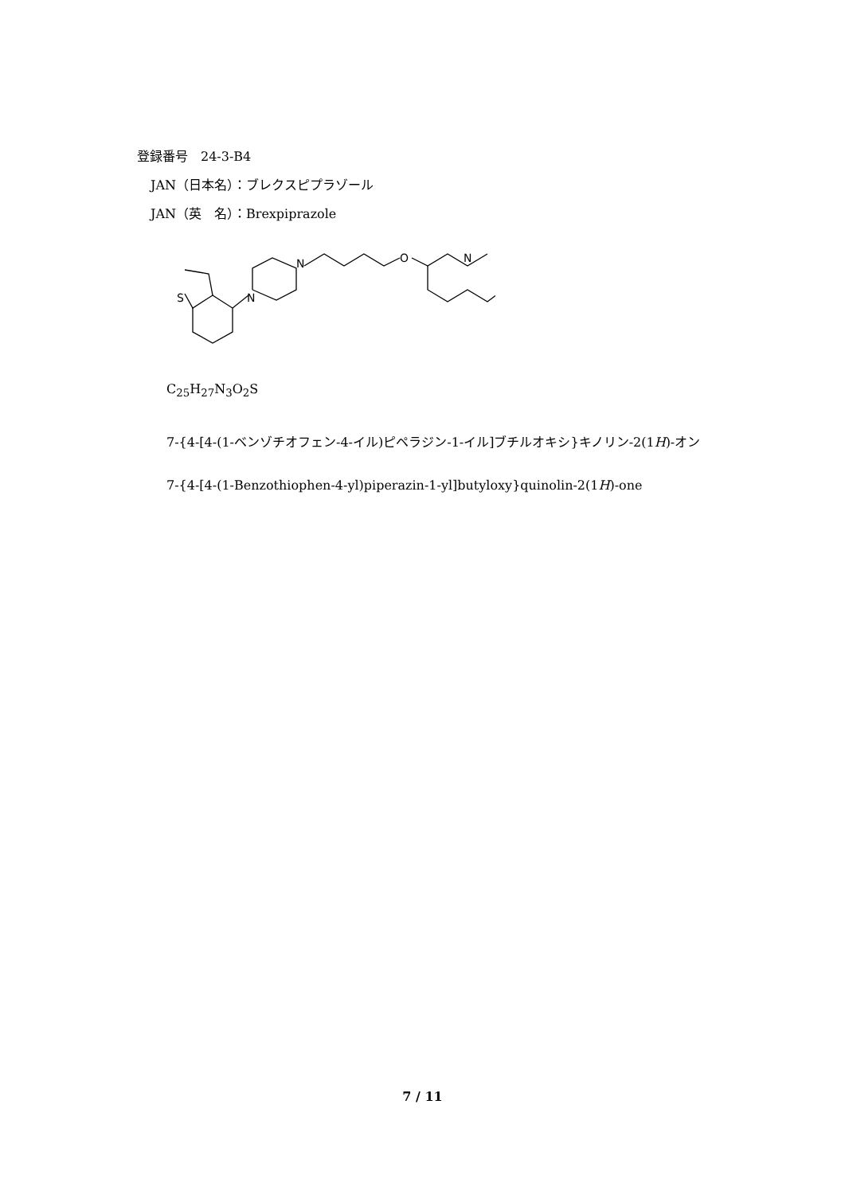登録番号　24-3-B4
JAN（日本名）：ブレクスピプラゾール
JAN（英　名）：Brexpiprazole
S
N
N
O
N
C<sub>25</sub>H<sub>27</sub>N<sub>3</sub>O<sub>2</sub>S
7-{4-[4-(1-ベンゾチオフェン-4-イル)ピペラジン-1-イル]ブチルオキシ}キノリン-2(1H)-オン
7-{4-[4-(1-Benzothiophen-4-yl)piperazin-1-yl]butyloxy}quinolin-2(1H)-one
7 / 11